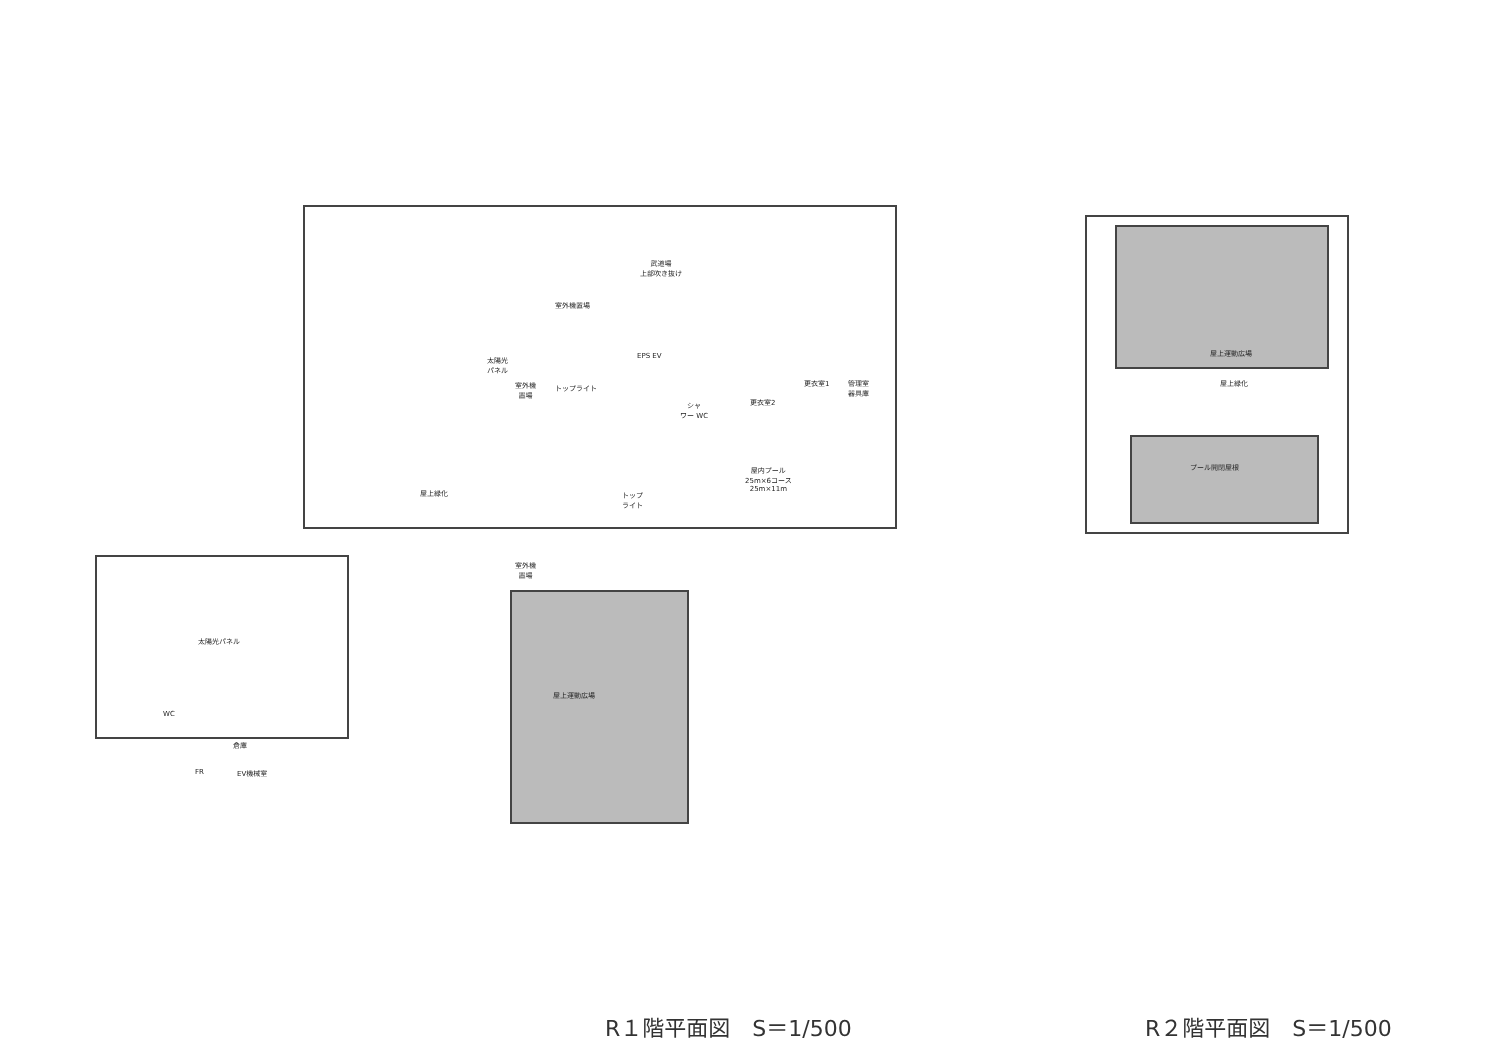武道場
上部吹き抜け
室外機置場
太陽光
パネル
室外機
置場
トップライト
EPS EV
更衣室1
管理室
器具庫
更衣室2
シャ
ワー WC
屋内プール
25m×6コース
25m×11m
屋上緑化
トップ
ライト
室外機
置場
太陽光パネル
屋上運動広場
WC
倉庫
FR EV機械室
屋上運動広場
屋上緑化
プール開閉屋根
R１階平面図　S＝1/500 R２階平面図　S＝1/500